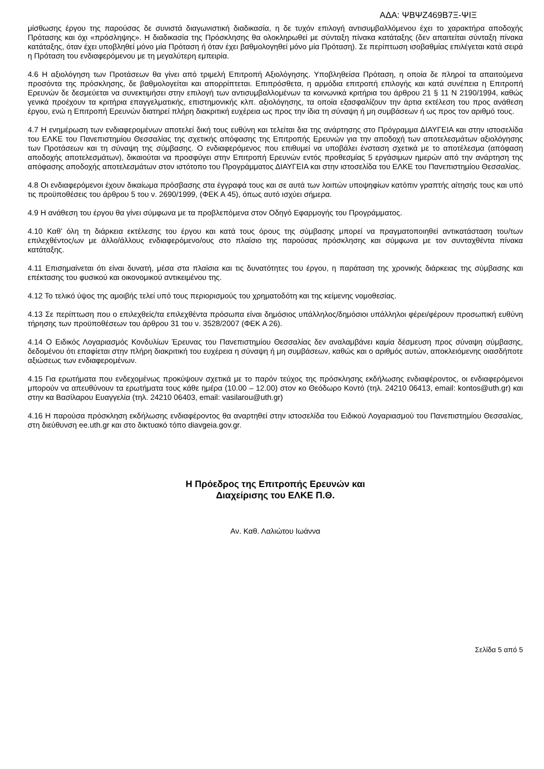ΑΔΑ: ΨΒΨΖ469Β7Ξ-ΨΙΞ
μίσθωσης έργου της παρούσας δε συνιστά διαγωνιστική διαδικασία, η δε τυχόν επιλογή αντισυμβαλλόμενου έχει το χαρακτήρα αποδοχής Πρότασης και όχι «πρόσληψης». Η διαδικασία της Πρόσκλησης θα ολοκληρωθεί με σύνταξη πίνακα κατάταξης (δεν απαιτείται σύνταξη πίνακα κατάταξης, όταν έχει υποβληθεί μόνο μία Πρόταση ή όταν έχει βαθμολογηθεί μόνο μία Πρόταση). Σε περίπτωση ισοβαθμίας επιλέγεται κατά σειρά η Πρόταση του ενδιαφερόμενου με τη μεγαλύτερη εμπειρία.
4.6 Η αξιολόγηση των Προτάσεων θα γίνει από τριμελή Επιτροπή Αξιολόγησης. Υποβληθείσα Πρόταση, η οποία δε πληροί τα απαιτούμενα προσόντα της πρόσκλησης, δε βαθμολογείται και απορρίπτεται. Επιπρόσθετα, η αρμόδια επιτροπή επιλογής και κατά συνέπεια η Επιτροπή Ερευνών δε δεσμεύεται να συνεκτιμήσει στην επιλογή των αντισυμβαλλομένων τα κοινωνικά κριτήρια του άρθρου 21 § 11 Ν 2190/1994, καθώς γενικά προέχουν τα κριτήρια επαγγελματικής, επιστημονικής κλπ. αξιολόγησης, τα οποία εξασφαλίζουν την άρτια εκτέλεση του προς ανάθεση έργου, ενώ η Επιτροπή Ερευνών διατηρεί πλήρη διακριτική ευχέρεια ως προς την ίδια τη σύναψη ή μη συμβάσεων ή ως προς τον αριθμό τους.
4.7 Η ενημέρωση των ενδιαφερομένων αποτελεί δική τους ευθύνη και τελείται δια της ανάρτησης στο Πρόγραμμα ΔΙΑΥΓΕΙΑ και στην ιστοσελίδα του ΕΛΚΕ του Πανεπιστημίου Θεσσαλίας της σχετικής απόφασης της Επιτροπής Ερευνών για την αποδοχή των αποτελεσμάτων αξιολόγησης των Προτάσεων και τη σύναψη της σύμβασης. Ο ενδιαφερόμενος που επιθυμεί να υποβάλει ένσταση σχετικά με το αποτέλεσμα (απόφαση αποδοχής αποτελεσμάτων), δικαιούται να προσφύγει στην Επιτροπή Ερευνών εντός προθεσμίας 5 εργάσιμων ημερών από την ανάρτηση της απόφασης αποδοχής αποτελεσμάτων στον ιστότοπο του Προγράμματος ΔΙΑΥΓΕΙΑ και στην ιστοσελίδα του ΕΛΚΕ του Πανεπιστημίου Θεσσαλίας.
4.8 Οι ενδιαφερόμενοι έχουν δικαίωμα πρόσβασης στα έγγραφά τους και σε αυτά των λοιπών υποψηφίων κατόπιν γραπτής αίτησής τους και υπό τις προϋποθέσεις του άρθρου 5 του ν. 2690/1999, (ΦΕΚ Α 45), όπως αυτό ισχύει σήμερα.
4.9 Η ανάθεση του έργου θα γίνει σύμφωνα με τα προβλεπόμενα στον Οδηγό Εφαρμογής του Προγράμματος.
4.10 Καθ’ όλη τη διάρκεια εκτέλεσης του έργου και κατά τους όρους της σύμβασης μπορεί να πραγματοποιηθεί αντικατάσταση του/των επιλεχθέντος/ων με άλλο/άλλους ενδιαφερόμενο/ους στο πλαίσιο της παρούσας πρόσκλησης και σύμφωνα με τον συνταχθέντα πίνακα κατάταξης.
4.11 Επισημαίνεται ότι είναι δυνατή, μέσα στα πλαίσια και τις δυνατότητες του έργου, η παράταση της χρονικής διάρκειας της σύμβασης και επέκτασης του φυσικού και οικονομικού αντικειμένου της.
4.12 Το τελικό ύψος της αμοιβής τελεί υπό τους περιορισμούς του χρηματοδότη και της κείμενης νομοθεσίας.
4.13 Σε περίπτωση που ο επιλεχθείς/τα επιλεχθέντα πρόσωπα είναι δημόσιος υπάλληλος/δημόσιοι υπάλληλοι φέρει/φέρουν προσωπική ευθύνη τήρησης των προϋποθέσεων του άρθρου 31 του ν. 3528/2007 (ΦΕΚ Α 26).
4.14 Ο Ειδικός Λογαριασμός Κονδυλίων Έρευνας του Πανεπιστημίου Θεσσαλίας δεν αναλαμβάνει καμία δέσμευση προς σύναψη σύμβασης, δεδομένου ότι επαφίεται στην πλήρη διακριτική του ευχέρεια η σύναψη ή μη συμβάσεων, καθώς και ο αριθμός αυτών, αποκλειόμενης οιασδήποτε αξιώσεως των ενδιαφερομένων.
4.15 Για ερωτήματα που ενδεχομένως προκύψουν σχετικά με το παρόν τεύχος της πρόσκλησης εκδήλωσης ενδιαφέροντος, οι ενδιαφερόμενοι μπορούν να απευθύνουν τα ερωτήματα τους κάθε ημέρα (10.00 – 12.00) στον κο Θεόδωρο Κοντό (τηλ. 24210 06413, email: kontos@uth.gr) και στην κα Βασίλαρου Ευαγγελία (τηλ. 24210 06403, email: vasilarou@uth.gr)
4.16 Η παρούσα πρόσκληση εκδήλωσης ενδιαφέροντος θα αναρτηθεί στην ιστοσελίδα του Ειδικού Λογαριασμού του Πανεπιστημίου Θεσσαλίας, στη διεύθυνση ee.uth.gr και στο δικτυακό τόπο diavgeia.gov.gr.
Η Πρόεδρος της Επιτροπής Ερευνών και
Διαχείρισης του ΕΛΚΕ Π.Θ.
Αν. Καθ. Λαλιώτου Ιωάννα
Σελίδα 5 από 5